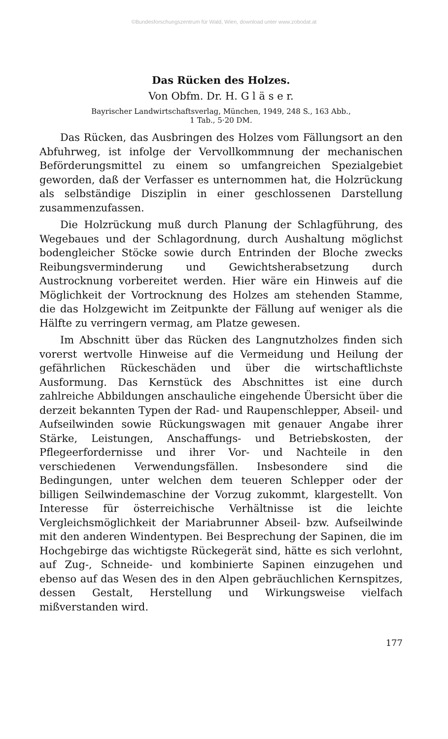©Bundesforschungszentrum für Wald, Wien, download unter www.zobodat.at
Das Rücken des Holzes.
Von Obfm. Dr. H. G l ä s e r.
Bayrischer Landwirtschaftsverlag, München, 1949, 248 S., 163 Abb.,
1 Tab., 5·20 DM.
Das Rücken, das Ausbringen des Holzes vom Fällungsort an den Abfuhrweg, ist infolge der Vervollkommnung der mechanischen Beförderungsmittel zu einem so umfangreichen Spezialgebiet geworden, daß der Verfasser es unternommen hat, die Holzrückung als selbständige Disziplin in einer geschlossenen Darstellung zusammenzufassen.
Die Holzrückung muß durch Planung der Schlagführung, des Wegebaues und der Schlagordnung, durch Aushaltung möglichst bodengleicher Stöcke sowie durch Entrinden der Bloche zwecks Reibungsverminderung und Gewichtsherabsetzung durch Austrocknung vorbereitet werden. Hier wäre ein Hinweis auf die Möglichkeit der Vortrocknung des Holzes am stehenden Stamme, die das Holzgewicht im Zeitpunkte der Fällung auf weniger als die Hälfte zu verringern vermag, am Platze gewesen.
Im Abschnitt über das Rücken des Langnutzholzes finden sich vorerst wertvolle Hinweise auf die Vermeidung und Heilung der gefährlichen Rückeschäden und über die wirtschaftlichste Ausformung. Das Kernstück des Abschnittes ist eine durch zahlreiche Abbildungen anschauliche eingehende Übersicht über die derzeit bekannten Typen der Rad- und Raupenschlepper, Abseil- und Aufseilwinden sowie Rückungswagen mit genauer Angabe ihrer Stärke, Leistungen, Anschaffungs- und Betriebskosten, der Pflegeerfordernisse und ihrer Vor- und Nachteile in den verschiedenen Verwendungsfällen. Insbesondere sind die Bedingungen, unter welchen dem teueren Schlepper oder der billigen Seilwindemaschine der Vorzug zukommt, klargestellt. Von Interesse für österreichische Verhältnisse ist die leichte Vergleichsmöglichkeit der Mariabrunner Abseil- bzw. Aufseilwinde mit den anderen Windentypen. Bei Besprechung der Sapinen, die im Hochgebirge das wichtigste Rückegerät sind, hätte es sich verlohnt, auf Zug-, Schneide- und kombinierte Sapinen einzugehen und ebenso auf das Wesen des in den Alpen gebräuchlichen Kernspitzes, dessen Gestalt, Herstellung und Wirkungsweise vielfach mißverstanden wird.
177